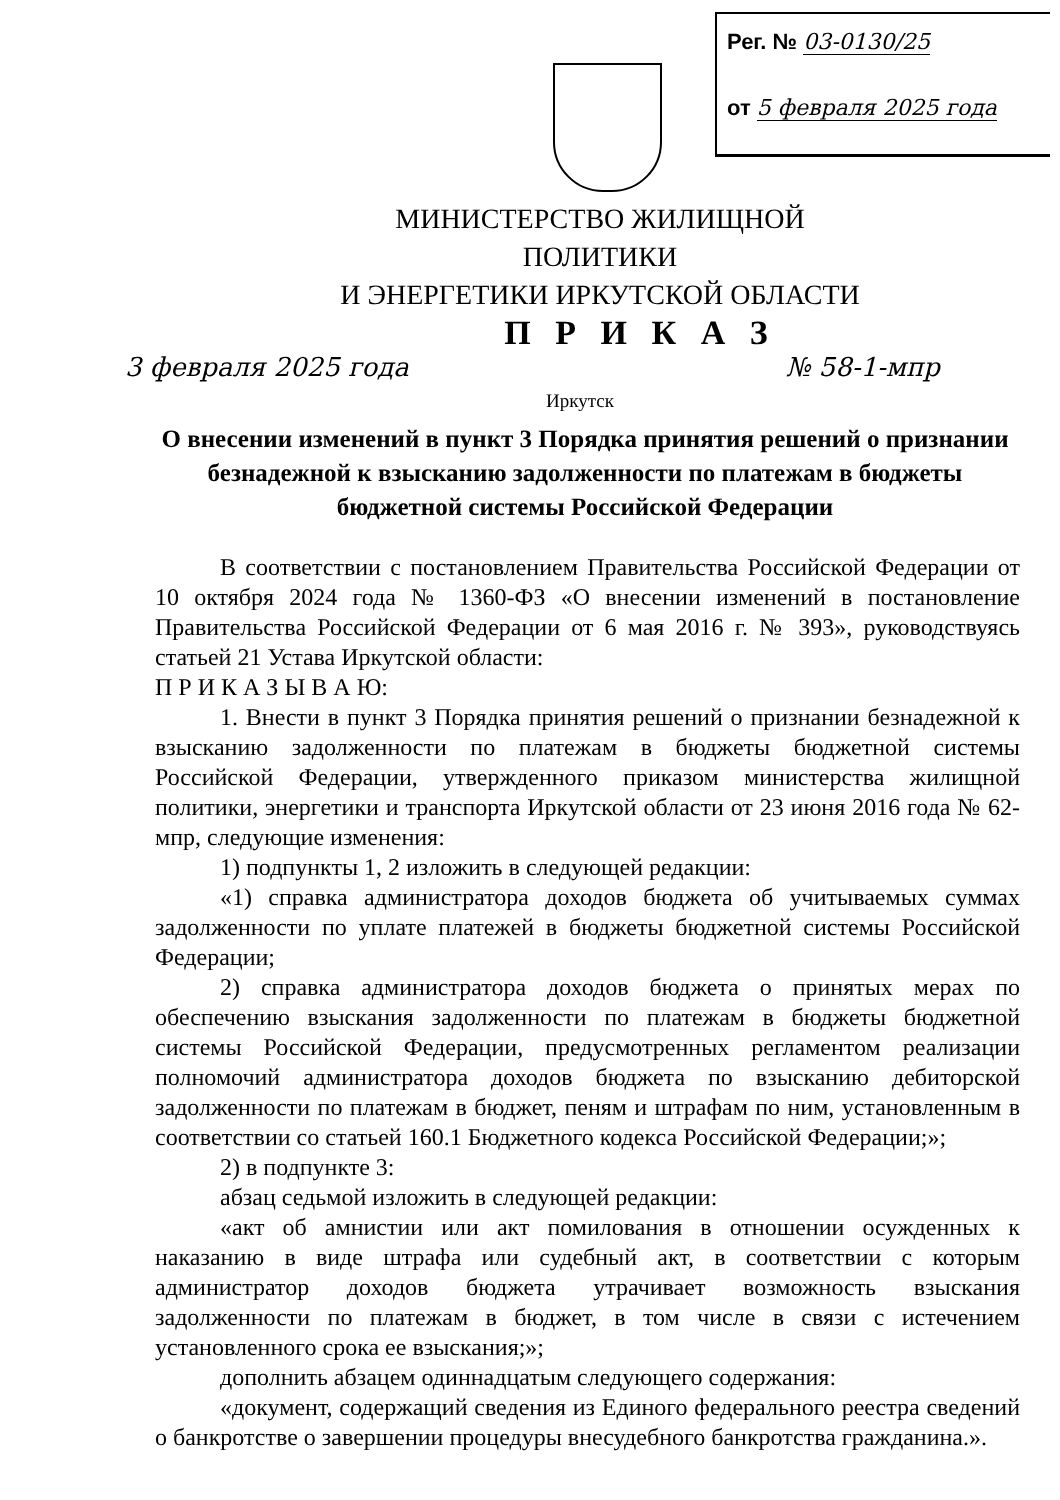Рег. № 03-0130/25
от 5 февраля 2025 года
МИНИСТЕРСТВО ЖИЛИЩНОЙ ПОЛИТИКИ
И ЭНЕРГЕТИКИ ИРКУТСКОЙ ОБЛАСТИ
П Р И К А З
3 февраля 2025 года № 58-1-мпр
Иркутск
О внесении изменений в пункт 3 Порядка принятия решений о признании безнадежной к взысканию задолженности по платежам в бюджеты бюджетной системы Российской Федерации
В соответствии с постановлением Правительства Российской Федерации от 10 октября 2024 года № 1360-ФЗ «О внесении изменений в постановление Правительства Российской Федерации от 6 мая 2016 г. № 393», руководствуясь статьей 21 Устава Иркутской области:
П Р И К А З Ы В А Ю:
1. Внести в пункт 3 Порядка принятия решений о признании безнадежной к взысканию задолженности по платежам в бюджеты бюджетной системы Российской Федерации, утвержденного приказом министерства жилищной политики, энергетики и транспорта Иркутской области от 23 июня 2016 года № 62-мпр, следующие изменения:
1) подпункты 1, 2 изложить в следующей редакции:
«1) справка администратора доходов бюджета об учитываемых суммах задолженности по уплате платежей в бюджеты бюджетной системы Российской Федерации;
2) справка администратора доходов бюджета о принятых мерах по обеспечению взыскания задолженности по платежам в бюджеты бюджетной системы Российской Федерации, предусмотренных регламентом реализации полномочий администратора доходов бюджета по взысканию дебиторской задолженности по платежам в бюджет, пеням и штрафам по ним, установленным в соответствии со статьей 160.1 Бюджетного кодекса Российской Федерации;»;
2) в подпункте 3:
абзац седьмой изложить в следующей редакции:
«акт об амнистии или акт помилования в отношении осужденных к наказанию в виде штрафа или судебный акт, в соответствии с которым администратор доходов бюджета утрачивает возможность взыскания задолженности по платежам в бюджет, в том числе в связи с истечением установленного срока ее взыскания;»;
дополнить абзацем одиннадцатым следующего содержания:
«документ, содержащий сведения из Единого федерального реестра сведений о банкротстве о завершении процедуры внесудебного банкротства гражданина.».